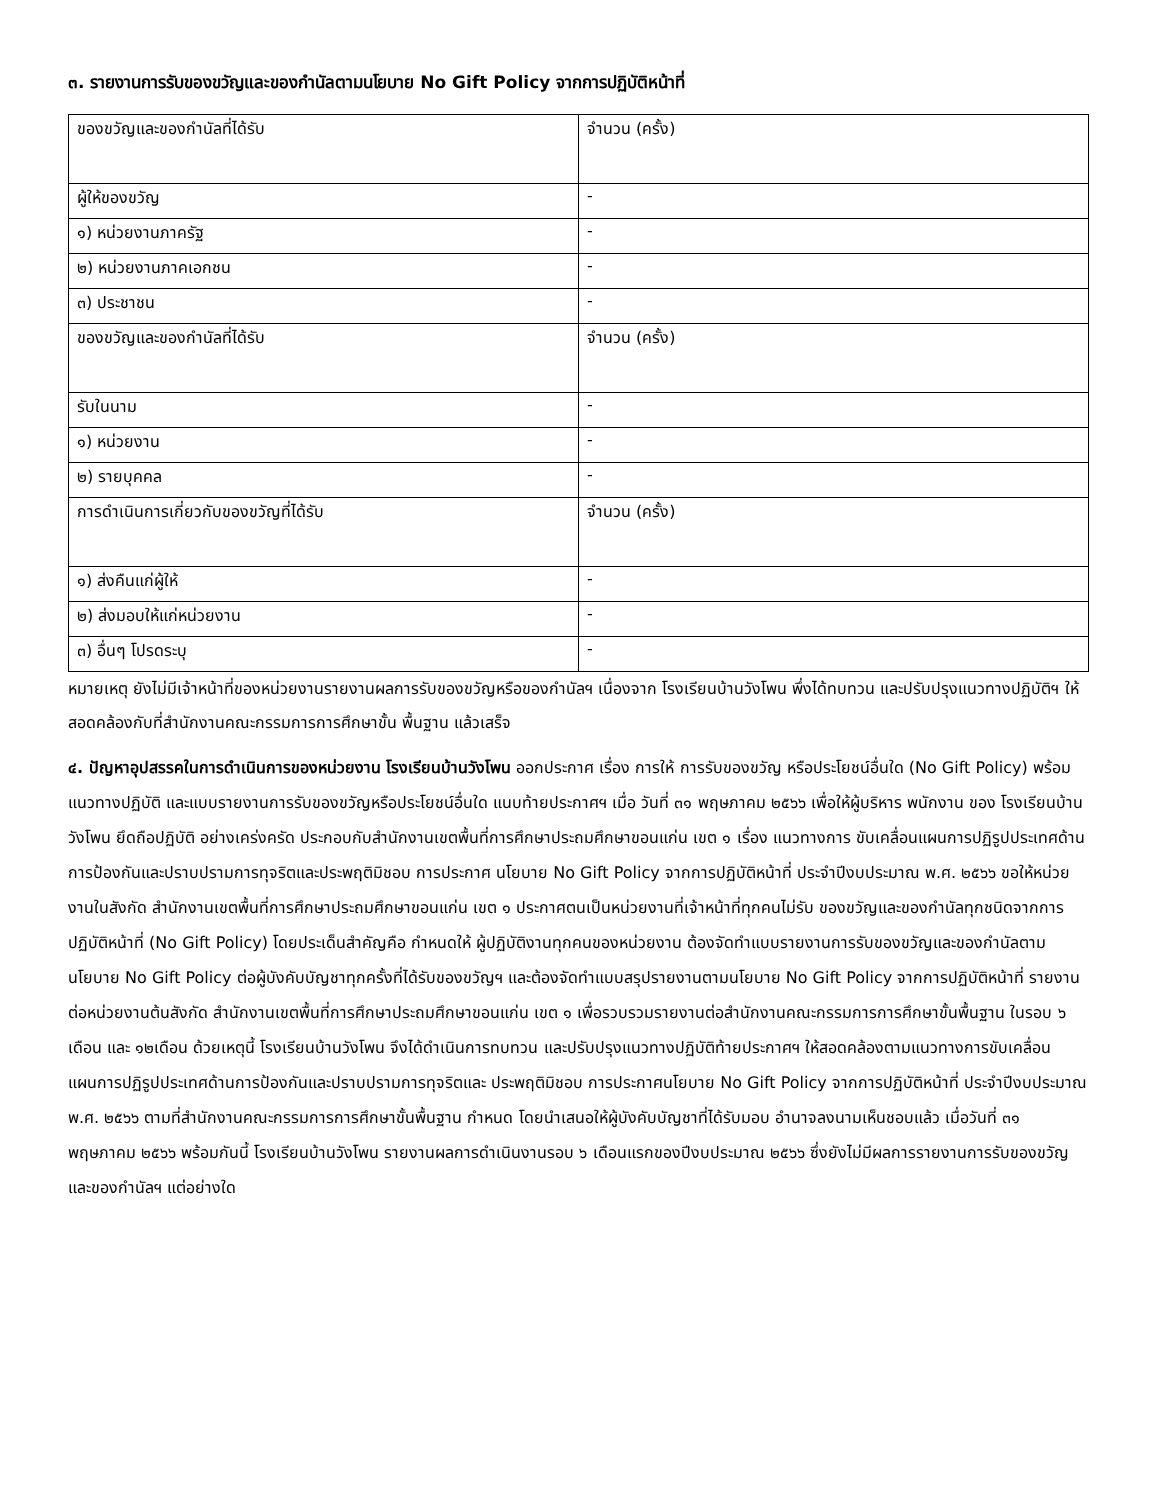๓. รายงานการรับของขวัญและของกำนัลตามนโยบาย No Gift Policy จากการปฏิบัติหน้าที่
| ของขวัญและของกำนัลที่ได้รับ | จำนวน (ครั้ง) |
| ผู้ให้ของขวัญ | - |
| ๑) หน่วยงานภาครัฐ | - |
| ๒) หน่วยงานภาคเอกชน | - |
| ๓) ประชาชน | - |
| ของขวัญและของกำนัลที่ได้รับ | จำนวน (ครั้ง) |
| รับในนาม | - |
| ๑) หน่วยงาน | - |
| ๒) รายบุคคล | - |
| การดำเนินการเกี่ยวกับของขวัญที่ได้รับ | จำนวน (ครั้ง) |
| ๑) ส่งคืนแก่ผู้ให้ | - |
| ๒) ส่งมอบให้แก่หน่วยงาน | - |
| ๓) อื่นๆ โปรดระบุ | - |
หมายเหตุ ยังไม่มีเจ้าหน้าที่ของหน่วยงานรายงานผลการรับของขวัญหรือของกำนัลฯ เนื่องจาก โรงเรียนบ้านวังโพน พึ่งได้ทบทวน และปรับปรุงแนวทางปฏิบัติฯ ให้สอดคล้องกับที่สำนักงานคณะกรรมการการศึกษาขั้น พื้นฐาน แล้วเสร็จ
๔. ปัญหาอุปสรรคในการดำเนินการของหน่วยงาน โรงเรียนบ้านวังโพน ออกประกาศ เรื่อง การให้ การรับของขวัญ หรือประโยชน์อื่นใด (No Gift Policy) พร้อมแนวทางปฏิบัติ และแบบรายงานการรับของขวัญหรือประโยชน์อื่นใด แนบท้ายประกาศฯ เมื่อ วันที่ ๓๑ พฤษภาคม ๒๕๖๖ เพื่อให้ผู้บริหาร พนักงาน ของ โรงเรียนบ้านวังโพน ยึดถือปฏิบัติ อย่างเคร่งครัด ประกอบกับสำนักงานเขตพื้นที่การศึกษาประถมศึกษาขอนแก่น เขต ๑ เรื่อง แนวทางการ ขับเคลื่อนแผนการปฏิรูปประเทศด้านการป้องกันและปราบปรามการทุจริตและประพฤติมิชอบ การประกาศ นโยบาย No Gift Policy จากการปฏิบัติหน้าที่ ประจำปีงบประมาณ พ.ศ. ๒๕๖๖ ขอให้หน่วยงานในสังกัด สำนักงานเขตพื้นที่การศึกษาประถมศึกษาขอนแก่น เขต ๑ ประกาศตนเป็นหน่วยงานที่เจ้าหน้าที่ทุกคนไม่รับ ของขวัญและของกำนัลทุกชนิดจากการปฏิบัติหน้าที่ (No Gift Policy) โดยประเด็นสำคัญคือ กำหนดให้ ผู้ปฏิบัติงานทุกคนของหน่วยงาน ต้องจัดทำแบบรายงานการรับของขวัญและของกำนัลตามนโยบาย No Gift Policy ต่อผู้บังคับบัญชาทุกครั้งที่ได้รับของขวัญฯ และต้องจัดทำแบบสรุปรายงานตามนโยบาย No Gift Policy จากการปฏิบัติหน้าที่ รายงานต่อหน่วยงานต้นสังกัด สำนักงานเขตพื้นที่การศึกษาประถมศึกษาขอนแก่น เขต ๑ เพื่อรวบรวมรายงานต่อสำนักงานคณะกรรมการการศึกษาขั้นพื้นฐาน ในรอบ ๖ เดือน และ ๑๒เดือน ด้วยเหตุนี้ โรงเรียนบ้านวังโพน จึงได้ดำเนินการทบทวน และปรับปรุงแนวทางปฏิบัติท้ายประกาศฯ ให้สอดคล้องตามแนวทางการขับเคลื่อนแผนการปฏิรูปประเทศด้านการป้องกันและปราบปรามการทุจริตและ ประพฤติมิชอบ การประกาศนโยบาย No Gift Policy จากการปฏิบัติหน้าที่ ประจำปีงบประมาณ พ.ศ. ๒๕๖๖ ตามที่สำนักงานคณะกรรมการการศึกษาขั้นพื้นฐาน กำหนด โดยนำเสนอให้ผู้บังคับบัญชาที่ได้รับมอบ อำนาจลงนามเห็นชอบแล้ว เมื่อวันที่ ๓๑ พฤษภาคม ๒๕๖๖ พร้อมกันนี้ โรงเรียนบ้านวังโพน รายงานผลการดำเนินงานรอบ ๖ เดือนแรกของปีงบประมาณ ๒๕๖๖ ซึ่งยังไม่มีผลการรายงานการรับของขวัญ และของกำนัลฯ แต่อย่างใด